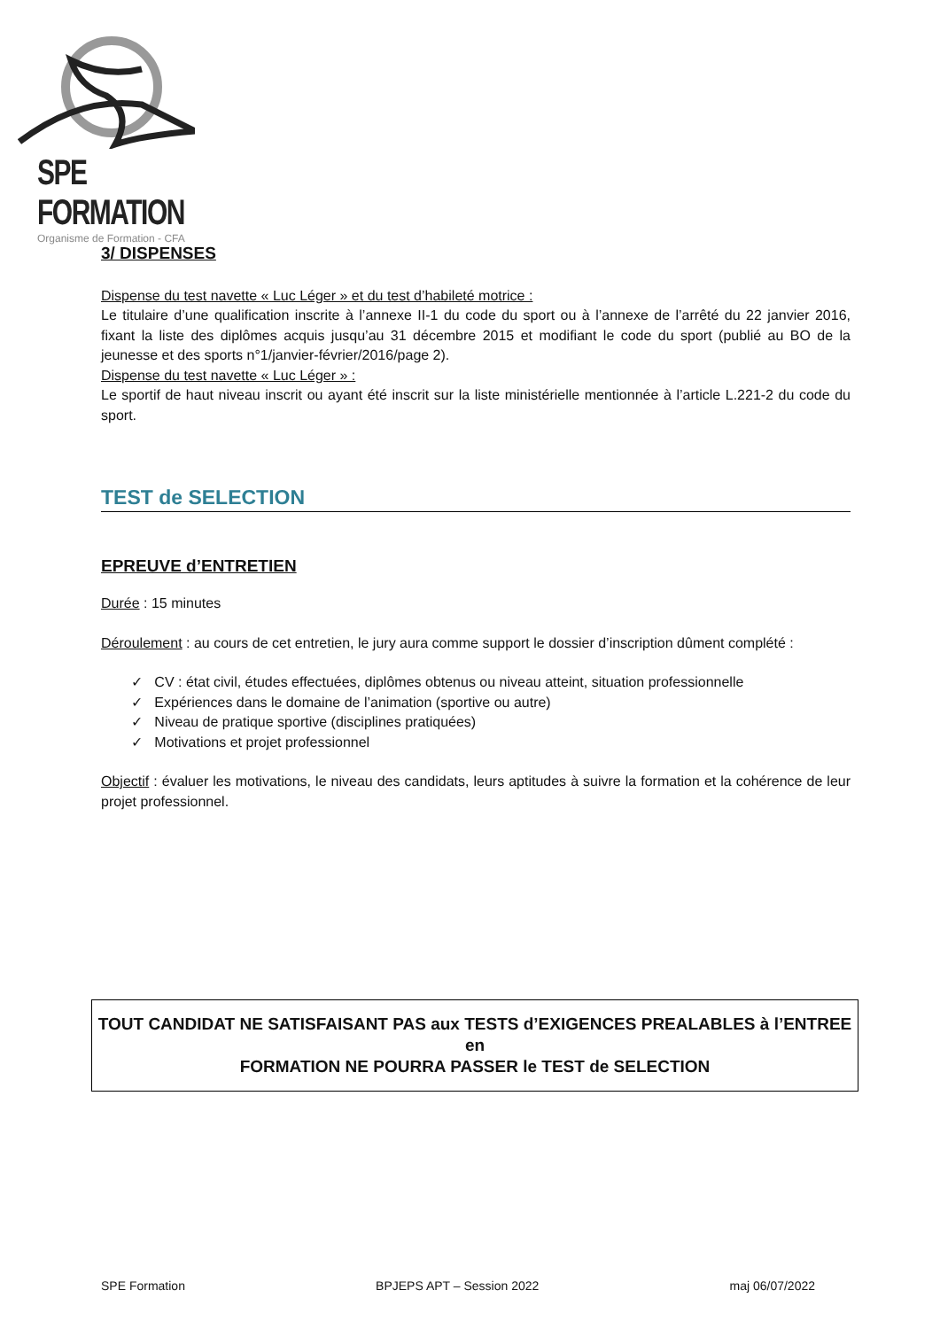SPE FORMATION
Organisme de Formation - CFA
3/ DISPENSES
Dispense du test navette « Luc Léger » et du test d’habileté motrice :
Le titulaire d’une qualification inscrite à l’annexe II-1 du code du sport ou à l’annexe de l’arrêté du 22 janvier 2016, fixant la liste des diplômes acquis jusqu’au 31 décembre 2015 et modifiant le code du sport (publié au BO de la jeunesse et des sports n°1/janvier-février/2016/page 2).
Dispense du test navette « Luc Léger » :
Le sportif de haut niveau inscrit ou ayant été inscrit sur la liste ministérielle mentionnée à l’article L.221-2 du code du sport.
TEST de SELECTION
EPREUVE d’ENTRETIEN
Durée : 15 minutes
Déroulement : au cours de cet entretien, le jury aura comme support le dossier d’inscription dûment complété :
✓ CV : état civil, études effectuées, diplômes obtenus ou niveau atteint, situation professionnelle
✓ Expériences dans le domaine de l’animation (sportive ou autre)
✓ Niveau de pratique sportive (disciplines pratiquées)
✓ Motivations et projet professionnel
Objectif : évaluer les motivations, le niveau des candidats, leurs aptitudes à suivre la formation et la cohérence de leur projet professionnel.
TOUT CANDIDAT NE SATISFAISANT PAS aux TESTS d’EXIGENCES PREALABLES à l’ENTREE en
FORMATION NE POURRA PASSER le TEST de SELECTION
SPE Formation BPJEPS APT – Session 2022 maj 06/07/2022